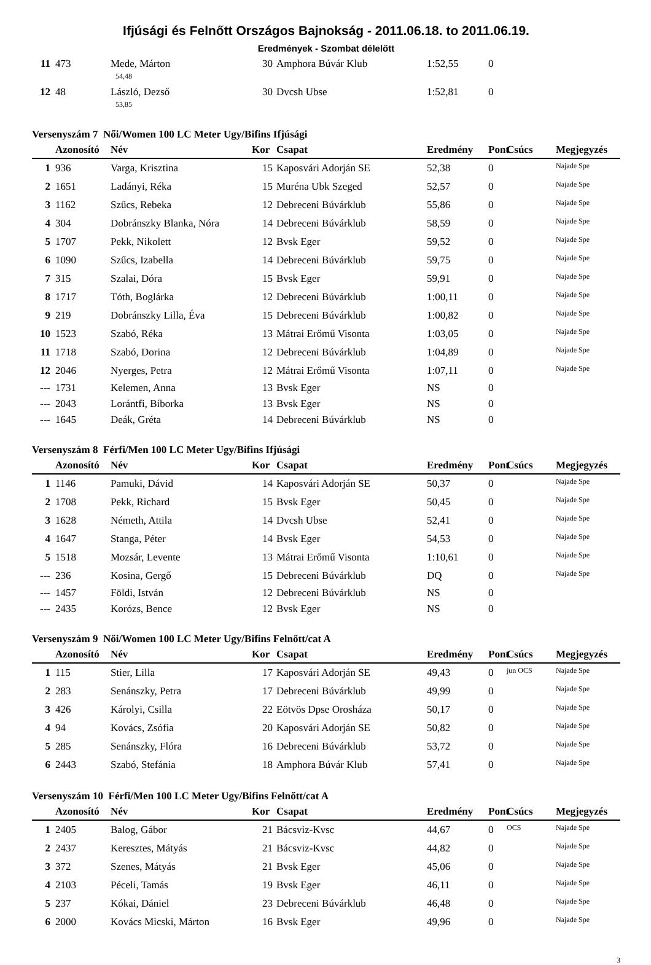Ifjúsági és Felnőtt Országos Bajnokság - 2011.06.18. to 2011.06.19.
Eredmények - Szombat délelőtt
| 11 | 473 | Mede, Márton | 30 | Amphora Búvár Klub | 1:52,55 | 0 | | |
| | | 54,48 | | | | | | |
| 12 | 48 | László, Dezső | 30 | Dvcsh Ubse | 1:52,81 | 0 | | |
| | | 53,85 | | | | | | |
Versenyszám 7 Női/Women 100 LC Meter Ugy/Bifins Ifjúsági
| | Azonosító | Név | Kor | Csapat | Eredmény | Pont | Csúcs | Megjegyzés |
| --- | --- | --- | --- | --- | --- | --- | --- | --- |
| 1 | 936 | Varga, Krisztina | 15 | Kaposvári Adorján SE | 52,38 | 0 | | Najade Spe |
| 2 | 1651 | Ladányi, Réka | 15 | Muréna Ubk Szeged | 52,57 | 0 | | Najade Spe |
| 3 | 1162 | Szűcs, Rebeka | 12 | Debreceni Búvárklub | 55,86 | 0 | | Najade Spe |
| 4 | 304 | Dobránszky Blanka, Nóra | 14 | Debreceni Búvárklub | 58,59 | 0 | | Najade Spe |
| 5 | 1707 | Pekk, Nikolett | 12 | Bvsk Eger | 59,52 | 0 | | Najade Spe |
| 6 | 1090 | Szűcs, Izabella | 14 | Debreceni Búvárklub | 59,75 | 0 | | Najade Spe |
| 7 | 315 | Szalai, Dóra | 15 | Bvsk Eger | 59,91 | 0 | | Najade Spe |
| 8 | 1717 | Tóth, Boglárka | 12 | Debreceni Búvárklub | 1:00,11 | 0 | | Najade Spe |
| 9 | 219 | Dobránszky Lilla, Éva | 15 | Debreceni Búvárklub | 1:00,82 | 0 | | Najade Spe |
| 10 | 1523 | Szabó, Réka | 13 | Mátrai Erőmű Visonta | 1:03,05 | 0 | | Najade Spe |
| 11 | 1718 | Szabó, Dorina | 12 | Debreceni Búvárklub | 1:04,89 | 0 | | Najade Spe |
| 12 | 2046 | Nyerges, Petra | 12 | Mátrai Erőmű Visonta | 1:07,11 | 0 | | Najade Spe |
| --- | 1731 | Kelemen, Anna | 13 | Bvsk Eger | NS | 0 | | |
| --- | 2043 | Lorántfi, Bíborka | 13 | Bvsk Eger | NS | 0 | | |
| --- | 1645 | Deák, Gréta | 14 | Debreceni Búvárklub | NS | 0 | | |
Versenyszám 8 Férfi/Men 100 LC Meter Ugy/Bifins Ifjúsági
| | Azonosító | Név | Kor | Csapat | Eredmény | Pont | Csúcs | Megjegyzés |
| --- | --- | --- | --- | --- | --- | --- | --- | --- |
| 1 | 1146 | Pamuki, Dávid | 14 | Kaposvári Adorján SE | 50,37 | 0 | | Najade Spe |
| 2 | 1708 | Pekk, Richard | 15 | Bvsk Eger | 50,45 | 0 | | Najade Spe |
| 3 | 1628 | Németh, Attila | 14 | Dvcsh Ubse | 52,41 | 0 | | Najade Spe |
| 4 | 1647 | Stanga, Péter | 14 | Bvsk Eger | 54,53 | 0 | | Najade Spe |
| 5 | 1518 | Mozsár, Levente | 13 | Mátrai Erőmű Visonta | 1:10,61 | 0 | | Najade Spe |
| --- | 236 | Kosina, Gergő | 15 | Debreceni Búvárklub | DQ | 0 | | Najade Spe |
| --- | 1457 | Földi, István | 12 | Debreceni Búvárklub | NS | 0 | | |
| --- | 2435 | Korózs, Bence | 12 | Bvsk Eger | NS | 0 | | |
Versenyszám 9 Női/Women 100 LC Meter Ugy/Bifins Felnőtt/cat A
| | Azonosító | Név | Kor | Csapat | Eredmény | Pont | Csúcs | Megjegyzés |
| --- | --- | --- | --- | --- | --- | --- | --- | --- |
| 1 | 115 | Stier, Lilla | 17 | Kaposvári Adorján SE | 49,43 | 0 | jun OCS | Najade Spe |
| 2 | 283 | Senánszky, Petra | 17 | Debreceni Búvárklub | 49,99 | 0 | | Najade Spe |
| 3 | 426 | Károlyi, Csilla | 22 | Eötvös Dpse Orosháza | 50,17 | 0 | | Najade Spe |
| 4 | 94 | Kovács, Zsófia | 20 | Kaposvári Adorján SE | 50,82 | 0 | | Najade Spe |
| 5 | 285 | Senánszky, Flóra | 16 | Debreceni Búvárklub | 53,72 | 0 | | Najade Spe |
| 6 | 2443 | Szabó, Stefánia | 18 | Amphora Búvár Klub | 57,41 | 0 | | Najade Spe |
Versenyszám 10 Férfi/Men 100 LC Meter Ugy/Bifins Felnőtt/cat A
| | Azonosító | Név | Kor | Csapat | Eredmény | Pont | Csúcs | Megjegyzés |
| --- | --- | --- | --- | --- | --- | --- | --- | --- |
| 1 | 2405 | Balog, Gábor | 21 | Bácsviz-Kvsc | 44,67 | 0 | OCS | Najade Spe |
| 2 | 2437 | Keresztes, Mátyás | 21 | Bácsviz-Kvsc | 44,82 | 0 | | Najade Spe |
| 3 | 372 | Szenes, Mátyás | 21 | Bvsk Eger | 45,06 | 0 | | Najade Spe |
| 4 | 2103 | Péceli, Tamás | 19 | Bvsk Eger | 46,11 | 0 | | Najade Spe |
| 5 | 237 | Kókai, Dániel | 23 | Debreceni Búvárklub | 46,48 | 0 | | Najade Spe |
| 6 | 2000 | Kovács Micski, Márton | 16 | Bvsk Eger | 49,96 | 0 | | Najade Spe |
3